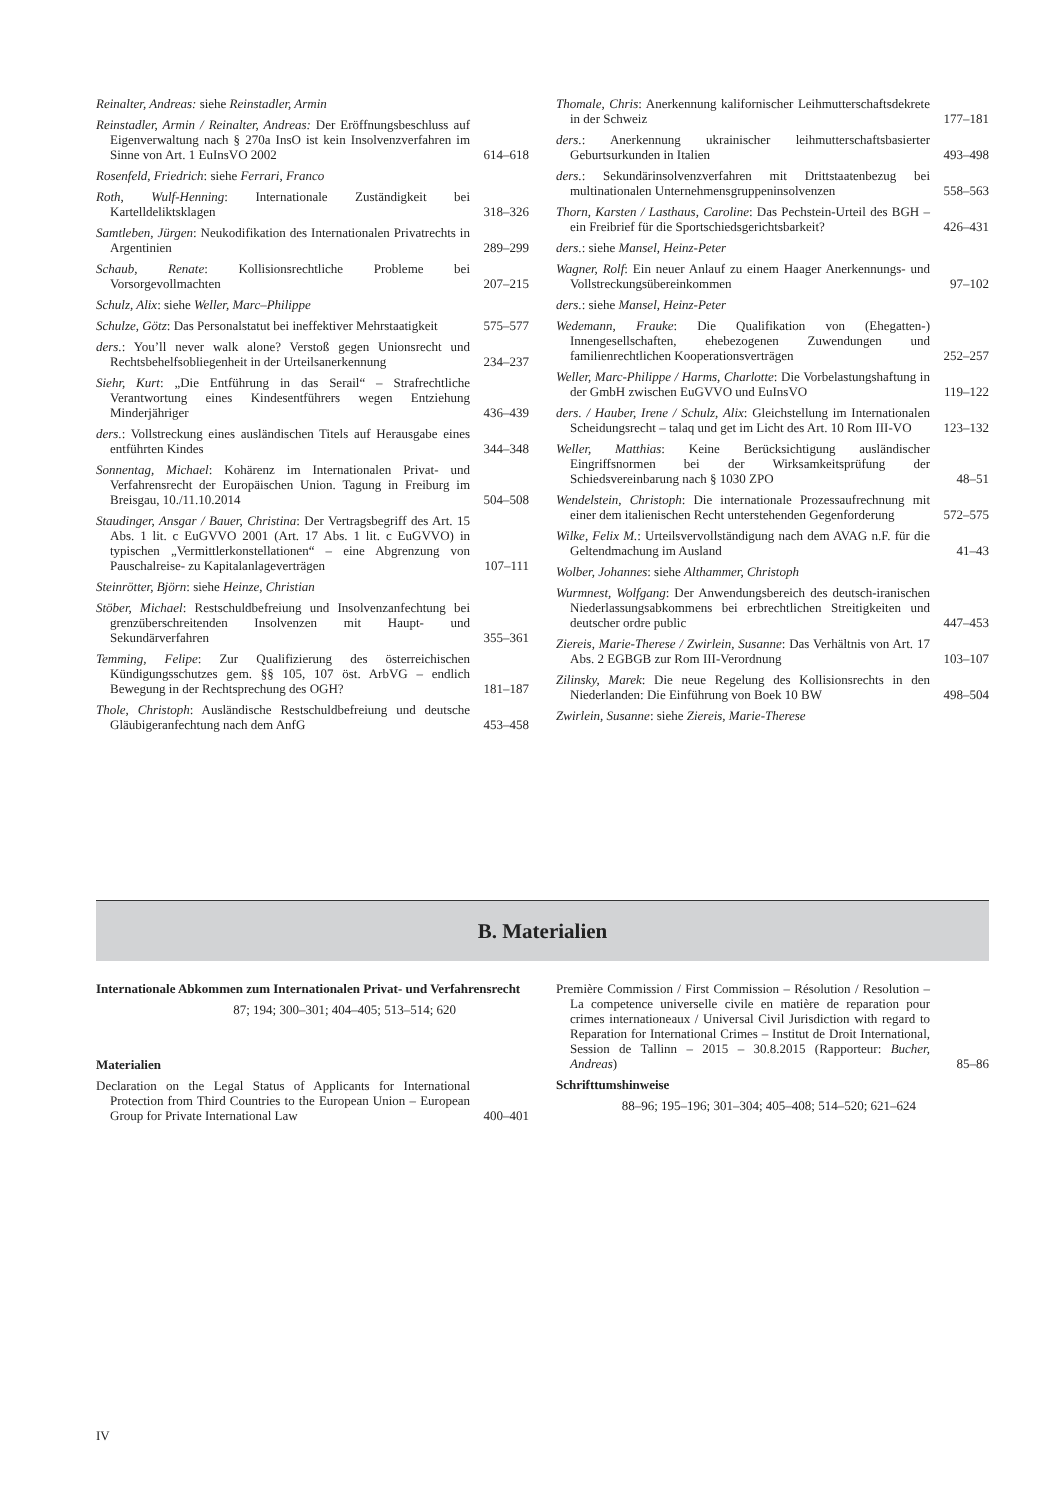Reinalter, Andreas: siehe Reinstadler, Armin
Reinstadler, Armin / Reinalter, Andreas: Der Eröffnungsbeschluss auf Eigenverwaltung nach § 270a InsO ist kein Insolvenzverfahren im Sinne von Art. 1 EuInsVO 2002
614–618
Rosenfeld, Friedrich: siehe Ferrari, Franco
Roth, Wulf-Henning: Internationale Zuständigkeit bei Kartelldeliktsklagen
318–326
Samtleben, Jürgen: Neukodifikation des Internationalen Privatrechts in Argentinien
289–299
Schaub, Renate: Kollisionsrechtliche Probleme bei Vorsorgevollmachten
207–215
Schulz, Alix: siehe Weller, Marc–Philippe
Schulze, Götz: Das Personalstatut bei ineffektiver Mehrstaatigkeit
575–577
ders.: You’ll never walk alone? Verstoß gegen Unionsrecht und Rechtsbehelfsobliegenheit in der Urteilsanerkennung
234–237
Siehr, Kurt: „Die Entführung in das Serail“ – Strafrechtliche Verantwortung eines Kindesentführers wegen Entziehung Minderjähriger
436–439
ders.: Vollstreckung eines ausländischen Titels auf Herausgabe eines entführten Kindes
344–348
Sonnentag, Michael: Kohärenz im Internationalen Privat- und Verfahrensrecht der Europäischen Union. Tagung in Freiburg im Breisgau, 10./11.10.2014
504–508
Staudinger, Ansgar / Bauer, Christina: Der Vertragsbegriff des Art. 15 Abs. 1 lit. c EuGVVO 2001 (Art. 17 Abs. 1 lit. c EuGVVO) in typischen „Vermittlerkonstellationen“ – eine Abgrenzung von Pauschalreise- zu Kapitalanlageverträgen
107–111
Steinrötter, Björn: siehe Heinze, Christian
Stöber, Michael: Restschuldbefreiung und Insolvenzanfechtung bei grenzüberschreitenden Insolvenzen mit Haupt- und Sekundärverfahren
355–361
Temming, Felipe: Zur Qualifizierung des österreichischen Kündigungsschutzes gem. §§ 105, 107 öst. ArbVG – endlich Bewegung in der Rechtsprechung des OGH?
181–187
Thole, Christoph: Ausländische Restschuldbefreiung und deutsche Gläubigeranfechtung nach dem AnfG
453–458
Thomale, Chris: Anerkennung kalifornischer Leihmutterschaftsdekrete in der Schweiz
177–181
ders.: Anerkennung ukrainischer leihmutterschaftsbasierter Geburtsurkunden in Italien
493–498
ders.: Sekundärinsolvenzverfahren mit Drittstaatenbezug bei multinationalen Unternehmensgruppeninsolvenzen
558–563
Thorn, Karsten / Lasthaus, Caroline: Das Pechstein-Urteil des BGH – ein Freibrief für die Sportschiedsgerichtsbarkeit?
426–431
ders.: siehe Mansel, Heinz-Peter
Wagner, Rolf: Ein neuer Anlauf zu einem Haager Anerkennungs- und Vollstreckungsübereinkommen
97–102
ders.: siehe Mansel, Heinz-Peter
Wedemann, Frauke: Die Qualifikation von (Ehegatten-) Innengesellschaften, ehebezogenen Zuwendungen und familienrechtlichen Kooperationsverträgen
252–257
Weller, Marc-Philippe / Harms, Charlotte: Die Vorbelastungshaftung in der GmbH zwischen EuGVVO und EuInsVO
119–122
ders. / Hauber, Irene / Schulz, Alix: Gleichstellung im Internationalen Scheidungsrecht – talaq und get im Licht des Art. 10 Rom III-VO
123–132
Weller, Matthias: Keine Berücksichtigung ausländischer Eingriffsnormen bei der Wirksamkeitsprüfung der Schiedsvereinbarung nach § 1030 ZPO
48–51
Wendelstein, Christoph: Die internationale Prozessaufrechnung mit einer dem italienischen Recht unterstehenden Gegenforderung
572–575
Wilke, Felix M.: Urteilsvervollständigung nach dem AVAG n.F. für die Geltendmachung im Ausland
41–43
Wolber, Johannes: siehe Althammer, Christoph
Wurmnest, Wolfgang: Der Anwendungsbereich des deutsch-iranischen Niederlassungsabkommens bei erbrechtlichen Streitigkeiten und deutscher ordre public
447–453
Ziereis, Marie-Therese / Zwirlein, Susanne: Das Verhältnis von Art. 17 Abs. 2 EGBGB zur Rom III-Verordnung
103–107
Zilinsky, Marek: Die neue Regelung des Kollisionsrechts in den Niederlanden: Die Einführung von Boek 10 BW
498–504
Zwirlein, Susanne: siehe Ziereis, Marie-Therese
B. Materialien
Internationale Abkommen zum Internationalen Privat- und Verfahrensrecht
87; 194; 300–301; 404–405; 513–514; 620
Materialien
Declaration on the Legal Status of Applicants for International Protection from Third Countries to the European Union – European Group for Private International Law
400–401
Première Commission / First Commission – Résolution / Resolution – La competence universelle civile en matière de reparation pour crimes internationeaux / Universal Civil Jurisdiction with regard to Reparation for International Crimes – Institut de Droit International, Session de Tallinn – 2015 – 30.8.2015 (Rapporteur: Bucher, Andreas)
85–86
Schrifttumshinweise
88–96; 195–196; 301–304; 405–408; 514–520; 621–624
IV